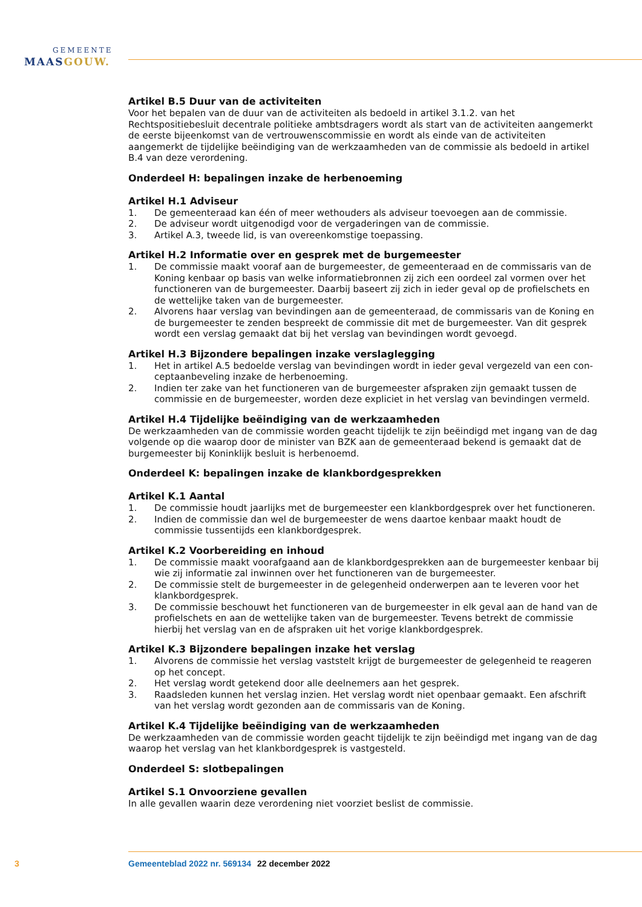GEMEENTE
MAASGOUW.
Artikel B.5 Duur van de activiteiten
Voor het bepalen van de duur van de activiteiten als bedoeld in artikel 3.1.2. van het Rechtspositiebesluit decentrale politieke ambtsdragers wordt als start van de activiteiten aangemerkt de eerste bijeenkomst van de vertrouwenscommissie en wordt als einde van de activiteiten aangemerkt de tijdelijke beëindiging van de werkzaamheden van de commissie als bedoeld in artikel B.4 van deze verordening.
Onderdeel H: bepalingen inzake de herbenoeming
Artikel H.1 Adviseur
1. De gemeenteraad kan één of meer wethouders als adviseur toevoegen aan de commissie.
2. De adviseur wordt uitgenodigd voor de vergaderingen van de commissie.
3. Artikel A.3, tweede lid, is van overeenkomstige toepassing.
Artikel H.2 Informatie over en gesprek met de burgemeester
1. De commissie maakt vooraf aan de burgemeester, de gemeenteraad en de commissaris van de Koning kenbaar op basis van welke informatiebronnen zij zich een oordeel zal vormen over het functioneren van de burgemeester. Daarbij baseert zij zich in ieder geval op de profielschets en de wettelijke taken van de burgemeester.
2. Alvorens haar verslag van bevindingen aan de gemeenteraad, de commissaris van de Koning en de burgemeester te zenden bespreekt de commissie dit met de burgemeester. Van dit gesprek wordt een verslag gemaakt dat bij het verslag van bevindingen wordt gevoegd.
Artikel H.3 Bijzondere bepalingen inzake verslaglegging
1. Het in artikel A.5 bedoelde verslag van bevindingen wordt in ieder geval vergezeld van een con­ceptaanbeveling inzake de herbenoeming.
2. Indien ter zake van het functioneren van de burgemeester afspraken zijn gemaakt tussen de commissie en de burgemeester, worden deze expliciet in het verslag van bevindingen vermeld.
Artikel H.4 Tijdelijke beëindiging van de werkzaamheden
De werkzaamheden van de commissie worden geacht tijdelijk te zijn beëindigd met ingang van de dag volgende op die waarop door de minister van BZK aan de gemeenteraad bekend is gemaakt dat de burgemeester bij Koninklijk besluit is herbenoemd.
Onderdeel K: bepalingen inzake de klankbordgesprekken
Artikel K.1 Aantal
1. De commissie houdt jaarlijks met de burgemeester een klankbordgesprek over het functioneren.
2. Indien de commissie dan wel de burgemeester de wens daartoe kenbaar maakt houdt de commissie tussentijds een klankbordgesprek.
Artikel K.2 Voorbereiding en inhoud
1. De commissie maakt voorafgaand aan de klankbordgesprekken aan de burgemeester kenbaar bij wie zij informatie zal inwinnen over het functioneren van de burgemeester.
2. De commissie stelt de burgemeester in de gelegenheid onderwerpen aan te leveren voor het klankbordgesprek.
3. De commissie beschouwt het functioneren van de burgemeester in elk geval aan de hand van de profielschets en aan de wettelijke taken van de burgemeester. Tevens betrekt de commissie hierbij het verslag van en de afspraken uit het vorige klankbordgesprek.
Artikel K.3 Bijzondere bepalingen inzake het verslag
1. Alvorens de commissie het verslag vaststelt krijgt de burgemeester de gelegenheid te reageren op het concept.
2. Het verslag wordt getekend door alle deelnemers aan het gesprek.
3. Raadsleden kunnen het verslag inzien. Het verslag wordt niet openbaar gemaakt. Een afschrift van het verslag wordt gezonden aan de commissaris van de Koning.
Artikel K.4 Tijdelijke beëindiging van de werkzaamheden
De werkzaamheden van de commissie worden geacht tijdelijk te zijn beëindigd met ingang van de dag waarop het verslag van het klankbordgesprek is vastgesteld.
Onderdeel S: slotbepalingen
Artikel S.1 Onvoorziene gevallen
In alle gevallen waarin deze verordening niet voorziet beslist de commissie.
3 Gemeenteblad 2022 nr. 569134 22 december 2022